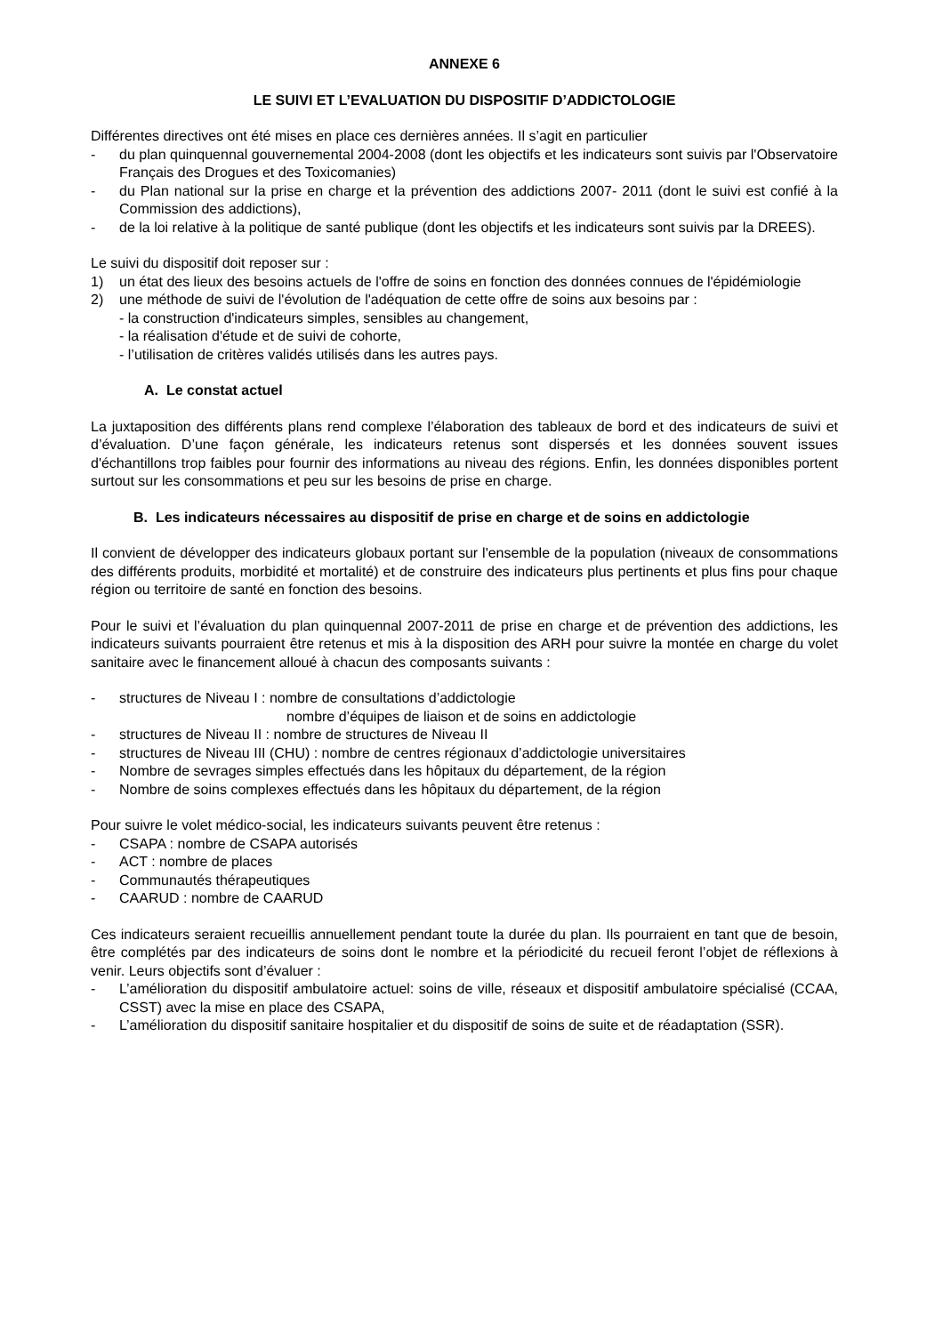ANNEXE 6
LE SUIVI ET L’EVALUATION DU DISPOSITIF D’ADDICTOLOGIE
Différentes directives ont été mises en place ces dernières années. Il s’agit en particulier
- du plan quinquennal gouvernemental 2004-2008 (dont les objectifs et les indicateurs sont suivis par l'Observatoire Français des Drogues et des Toxicomanies)
- du Plan national sur la prise en charge et la prévention des addictions 2007- 2011 (dont le suivi est confié à la Commission des addictions),
- de la loi relative à la politique de santé publique (dont les objectifs et les indicateurs sont suivis par la DREES).
Le suivi du dispositif doit reposer sur :
1) un état des lieux des besoins actuels de l'offre de soins en fonction des données connues de l'épidémiologie
2) une méthode de suivi de l'évolution de l'adéquation de cette offre de soins aux besoins par :
- la construction d'indicateurs simples, sensibles au changement,
- la réalisation d'étude et de suivi de cohorte,
- l’utilisation de critères validés utilisés dans les autres pays.
A. Le constat actuel
La juxtaposition des différents plans rend complexe l’élaboration des tableaux de bord et des indicateurs de suivi et d’évaluation. D’une façon générale, les indicateurs retenus sont dispersés et les données souvent issues d'échantillons trop faibles pour fournir des informations au niveau des régions. Enfin, les données disponibles portent surtout sur les consommations et peu sur les besoins de prise en charge.
B. Les indicateurs nécessaires au dispositif de prise en charge et de soins en addictologie
Il convient de développer des indicateurs globaux portant sur l'ensemble de la population (niveaux de consommations des différents produits, morbidité et mortalité) et de construire des indicateurs plus pertinents et plus fins pour chaque région ou territoire de santé en fonction des besoins.
Pour le suivi et l’évaluation du plan quinquennal 2007-2011 de prise en charge et de prévention des addictions, les indicateurs suivants pourraient être retenus et mis à la disposition des ARH pour suivre la montée en charge du volet sanitaire avec le financement alloué à chacun des composants suivants :
- structures de Niveau I : nombre de consultations d’addictologie
nombre d’équipes de liaison et de soins en addictologie
- structures de Niveau II : nombre de structures de Niveau II
- structures de Niveau III (CHU) : nombre de centres régionaux d’addictologie universitaires
- Nombre de sevrages simples effectués dans les hôpitaux du département, de la région
- Nombre de soins complexes effectués dans les hôpitaux du département, de la région
Pour suivre le volet médico-social, les indicateurs suivants peuvent être retenus :
- CSAPA : nombre de CSAPA autorisés
- ACT : nombre de places
- Communautés thérapeutiques
- CAARUD : nombre de CAARUD
Ces indicateurs seraient recueillis annuellement pendant toute la durée du plan. Ils pourraient en tant que de besoin, être complétés par des indicateurs de soins dont le nombre et la périodicité du recueil feront l’objet de réflexions à venir. Leurs objectifs sont d’évaluer :
- L’amélioration du dispositif ambulatoire actuel: soins de ville, réseaux et dispositif ambulatoire spécialisé (CCAA, CSST) avec la mise en place des CSAPA,
- L’amélioration du dispositif sanitaire hospitalier et du dispositif de soins de suite et de réadaptation (SSR).